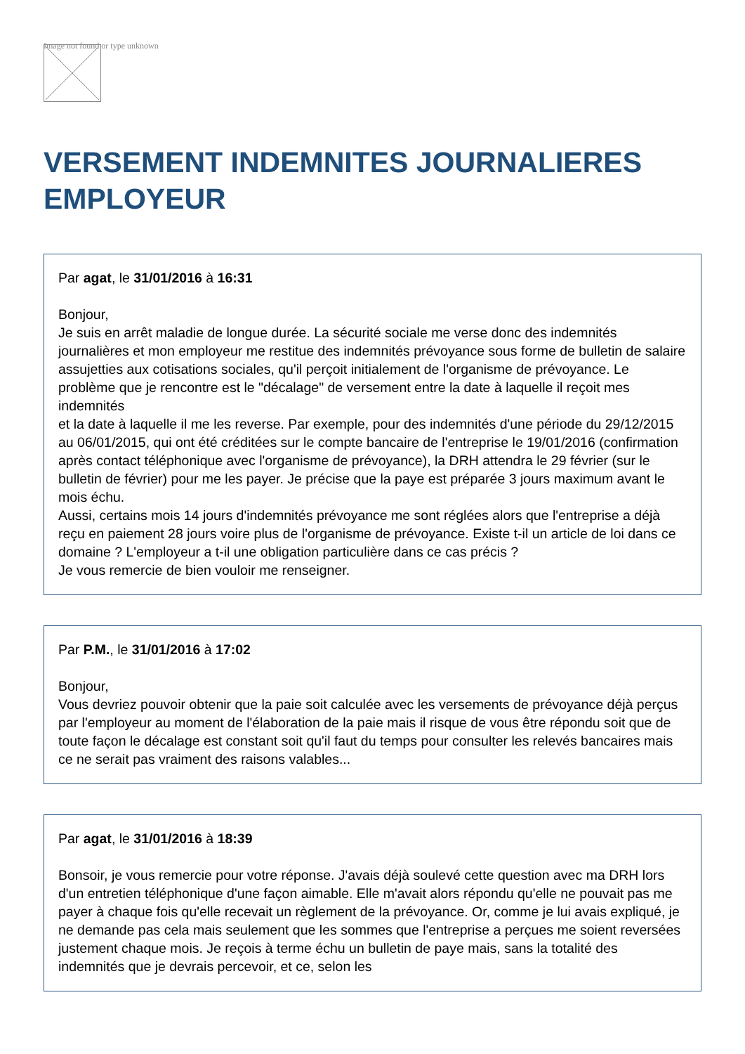Image not found or type unknown
VERSEMENT INDEMNITES JOURNALIERES EMPLOYEUR
Par agat, le 31/01/2016 à 16:31
Bonjour,
Je suis en arrêt maladie de longue durée. La sécurité sociale me verse donc des indemnités journalières et mon employeur me restitue des indemnités prévoyance sous forme de bulletin de salaire assujetties aux cotisations sociales, qu'il perçoit initialement de l'organisme de prévoyance. Le problème que je rencontre est le "décalage" de versement entre la date à laquelle il reçoit mes indemnités
et la date à laquelle il me les reverse. Par exemple, pour des indemnités d'une période du 29/12/2015 au 06/01/2015, qui ont été créditées sur le compte bancaire de l'entreprise le 19/01/2016 (confirmation après contact téléphonique avec l'organisme de prévoyance), la DRH attendra le 29 février (sur le bulletin de février) pour me les payer. Je précise que la paye est préparée 3 jours maximum avant le mois échu.
Aussi, certains mois 14 jours d'indemnités prévoyance me sont réglées alors que l'entreprise a déjà reçu en paiement 28 jours voire plus de l'organisme de prévoyance. Existe t-il un article de loi dans ce domaine ? L'employeur a t-il une obligation particulière dans ce cas précis ?
Je vous remercie de bien vouloir me renseigner.
Par P.M., le 31/01/2016 à 17:02
Bonjour,
Vous devriez pouvoir obtenir que la paie soit calculée avec les versements de prévoyance déjà perçus par l'employeur au moment de l'élaboration de la paie mais il risque de vous être répondu soit que de toute façon le décalage est constant soit qu'il faut du temps pour consulter les relevés bancaires mais ce ne serait pas vraiment des raisons valables...
Par agat, le 31/01/2016 à 18:39
Bonsoir, je vous remercie pour votre réponse. J'avais déjà soulevé cette question avec ma DRH lors d'un entretien téléphonique d'une façon aimable. Elle m'avait alors répondu qu'elle ne pouvait pas me payer à chaque fois qu'elle recevait un règlement de la prévoyance. Or, comme je lui avais expliqué, je ne demande pas cela mais seulement que les sommes que l'entreprise a perçues me soient reversées justement chaque mois. Je reçois à terme échu un bulletin de paye mais, sans la totalité des indemnités que je devrais percevoir, et ce, selon les